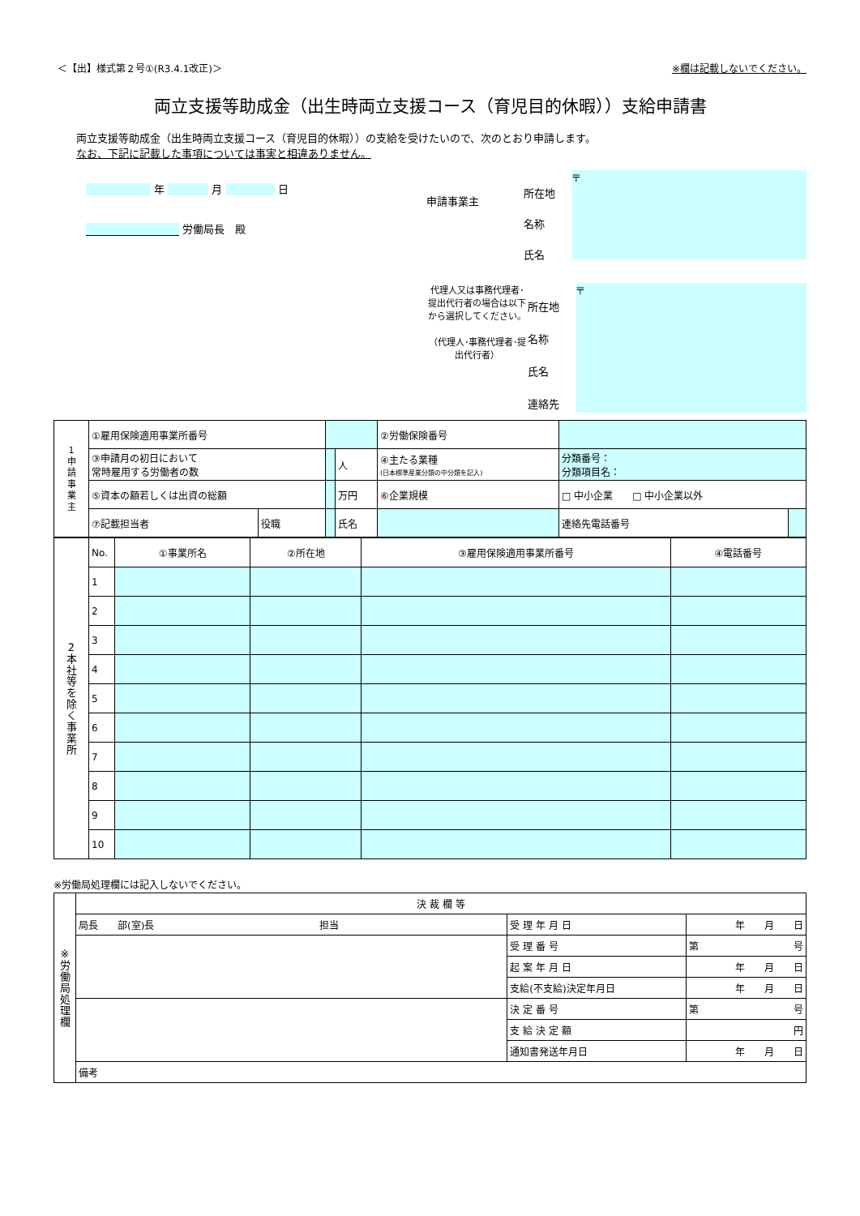＜【出】様式第２号①(R3.4.1改正)＞ ※欄は記載しないでください。
両立支援等助成金（出生時両立支援コース（育児目的休暇））支給申請書
両立支援等助成金（出生時両立支援コース（育児目的休暇））の支給を受けたいので、次のとおり申請します。
なお、下記に記載した事項については事実と相違ありません。
年 月 日
労働局長　殿
申請事業主
所在地
名称
氏名
〒
代理人又は事務代理者･提出代行者の場合は以下から選択してください。
（代理人･事務代理者･提出代行者）
所在地
名称
氏名
連絡先
〒
| 1 申 請 事 業 主 | ①雇用保険適用事業所番号 | | | | ②労働保険番号 | | |
| | ③申請月の初日において 常時雇用する労働者の数 | | | 人 | ④主たる業種 (日本標準産業分類の中分類を記入) | 分類番号： 分類項目名： | |
| | ⑤資本の額若しくは出資の総額 | | | 万円 | ⑥企業規模 | □ 中小企業 □ 中小企業以外 | |
| | ⑦記載担当者 | 役職 | | 氏名 | | 連絡先電話番号 | |
| 2 本 社 等 を 除 く 事 業 所 | No. | ①事業所名 | ②所在地 | ③雇用保険適用事業所番号 | ④電話番号 |
| | 1 | | | | |
| | 2 | | | | |
| | 3 | | | | |
| | 4 | | | | |
| | 5 | | | | |
| | 6 | | | | |
| | 7 | | | | |
| | 8 | | | | |
| | 9 | | | | |
| | 10 | | | | |
※労働局処理欄には記入しないでください。
| ※ 労 働 局 処 理 欄 | 決 裁 欄 等 | | |
| | 局長 部(室)長 担当 | 受 理 年 月 日 | 年 月 日 |
| | | 受 理 番 号 | 第 号 |
| | | 起 案 年 月 日 | 年 月 日 |
| | | 支給(不支給)決定年月日 | 年 月 日 |
| | | 決 定 番 号 | 第 号 |
| | | 支 給 決 定 額 | 円 |
| | | 通知書発送年月日 | 年 月 日 |
| | 備考 | | |